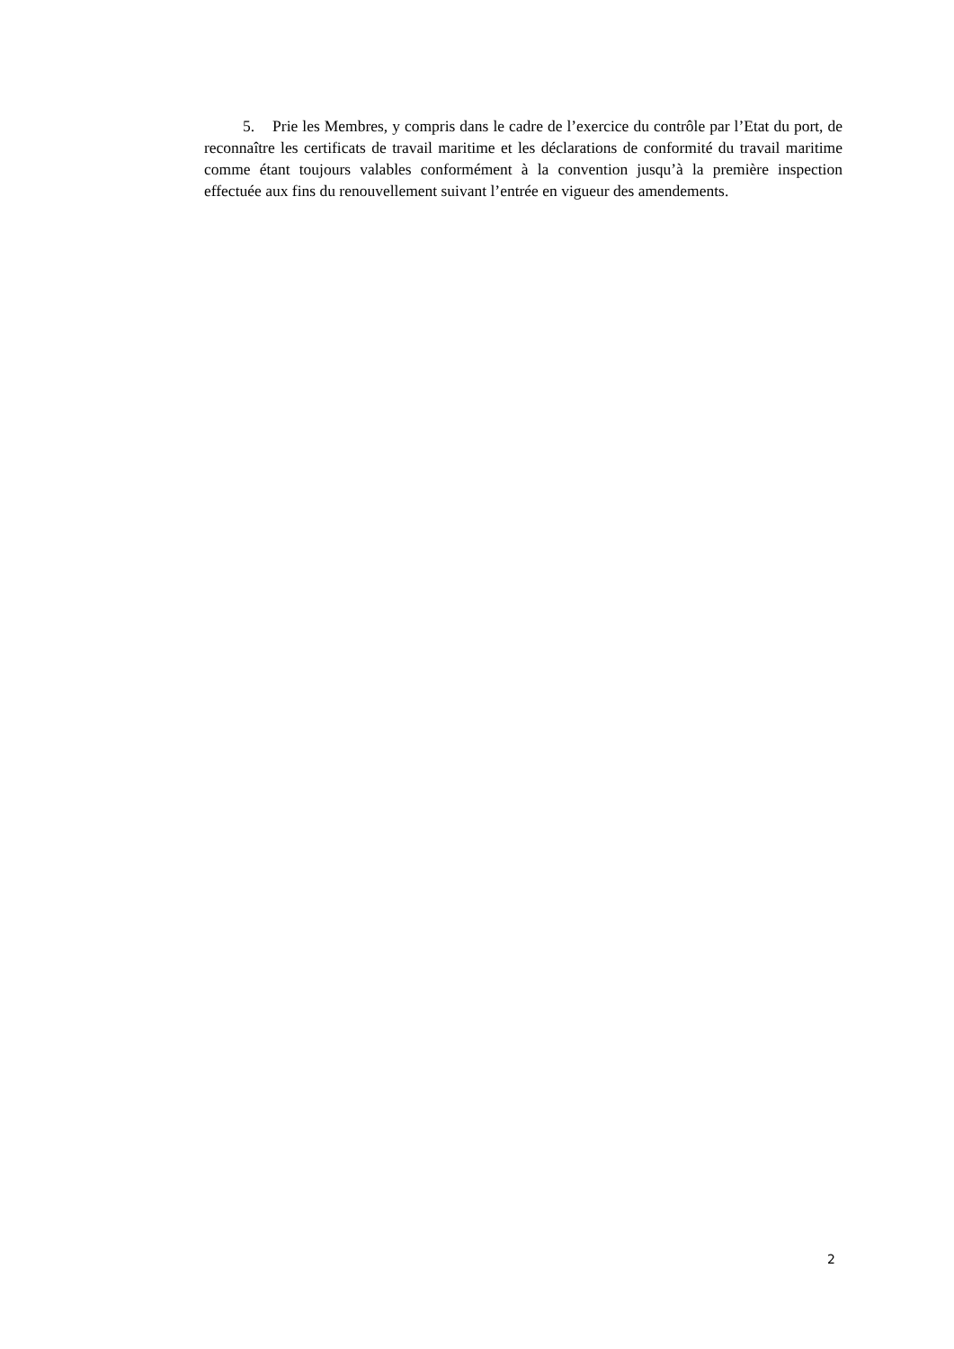5. Prie les Membres, y compris dans le cadre de l’exercice du contrôle par l’Etat du port, de reconnaître les certificats de travail maritime et les déclarations de conformité du travail maritime comme étant toujours valables conformément à la convention jusqu’à la première inspection effectuée aux fins du renouvellement suivant l’entrée en vigueur des amendements.
2